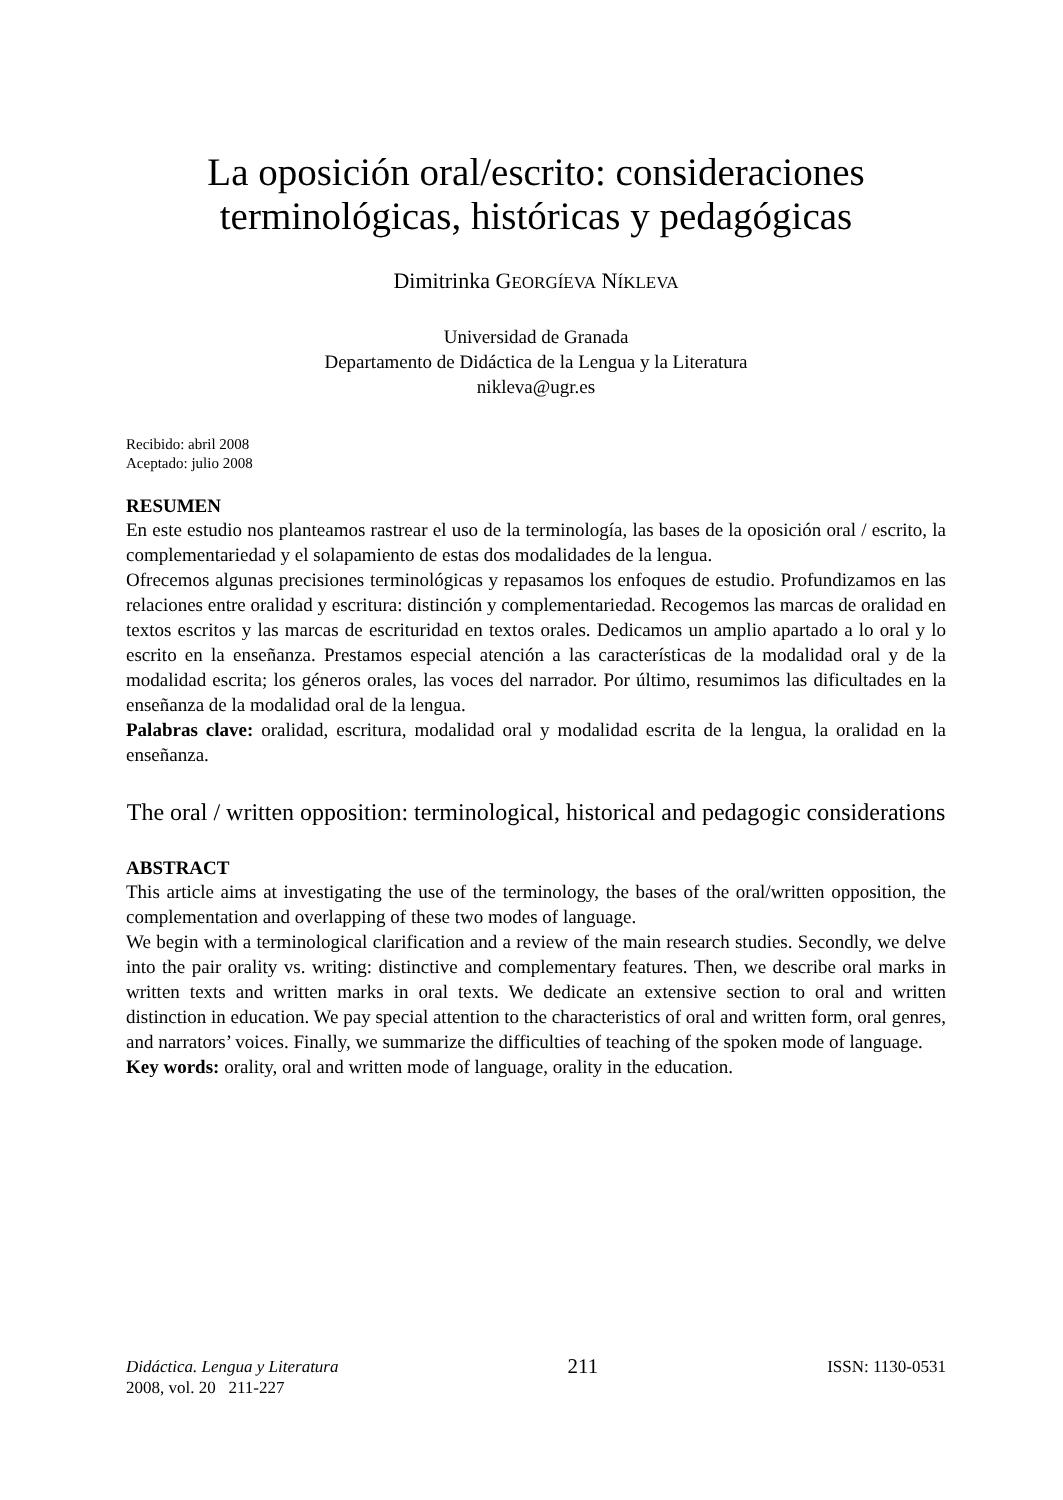La oposición oral/escrito: consideraciones terminológicas, históricas y pedagógicas
Dimitrinka GEORGÍEVA NÍKLEVA
Universidad de Granada
Departamento de Didáctica de la Lengua y la Literatura
nikleva@ugr.es
Recibido: abril 2008
Aceptado: julio 2008
RESUMEN
En este estudio nos planteamos rastrear el uso de la terminología, las bases de la oposición oral / escrito, la complementariedad y el solapamiento de estas dos modalidades de la lengua.
Ofrecemos algunas precisiones terminológicas y repasamos los enfoques de estudio. Profundizamos en las relaciones entre oralidad y escritura: distinción y complementariedad. Recogemos las marcas de oralidad en textos escritos y las marcas de escrituridad en textos orales. Dedicamos un amplio apartado a lo oral y lo escrito en la enseñanza. Prestamos especial atención a las características de la modalidad oral y de la modalidad escrita; los géneros orales, las voces del narrador. Por último, resumimos las dificultades en la enseñanza de la modalidad oral de la lengua.
Palabras clave: oralidad, escritura, modalidad oral y modalidad escrita de la lengua, la oralidad en la enseñanza.
The oral / written opposition: terminological, historical and pedagogic considerations
ABSTRACT
This article aims at investigating the use of the terminology, the bases of the oral/written opposition, the complementation and overlapping of these two modes of language.
We begin with a terminological clarification and a review of the main research studies. Secondly, we delve into the pair orality vs. writing: distinctive and complementary features. Then, we describe oral marks in written texts and written marks in oral texts. We dedicate an extensive section to oral and written distinction in education. We pay special attention to the characteristics of oral and written form, oral genres, and narrators’ voices. Finally, we summarize the difficulties of teaching of the spoken mode of language.
Key words: orality, oral and written mode of language, orality in the education.
Didáctica. Lengua y Literatura
2008, vol. 20 211-227
211
ISSN: 1130-0531